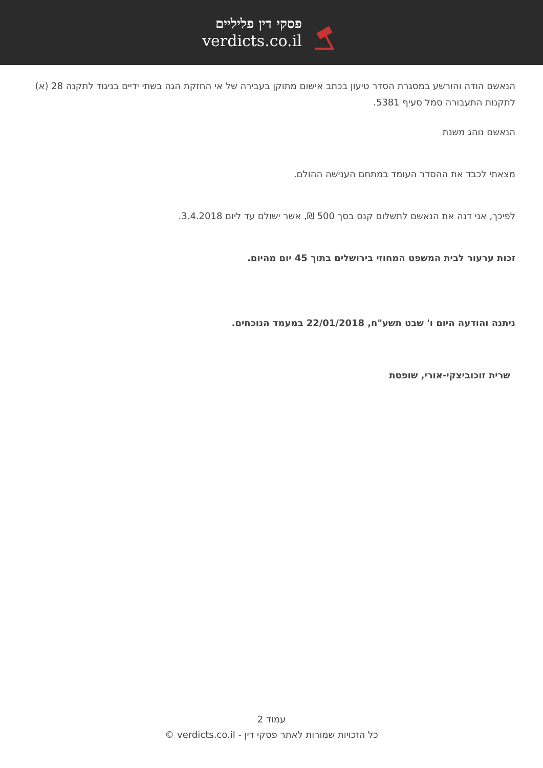פסקי דין פליליים
verdicts.co.il
הנאשם הודה והורשע במסגרת הסדר טיעון בכתב אישום מתוקן בעבירה של אי החזקת הגה בשתי ידיים בניגוד לתקנה 28 (א) לתקנות התעבורה סמל סעיף 5381.
הנאשם נוהג משנת
מצאתי לכבד את ההסדר העומד במתחם הענישה ההולם.
לפיכך, אני דנה את הנאשם לתשלום קנס בסך 500 ₪, אשר ישולם עד ליום 3.4.2018.
זכות ערעור לבית המשפט המחוזי בירושלים בתוך 45 יום מהיום.
ניתנה והודעה היום ו' שבט תשע"ח, 22/01/2018 במעמד הנוכחים.
שרית זוכוביצקי-אורי, שופטת
עמוד 2
כל הזכויות שמורות לאתר פסקי דין - verdicts.co.il ©